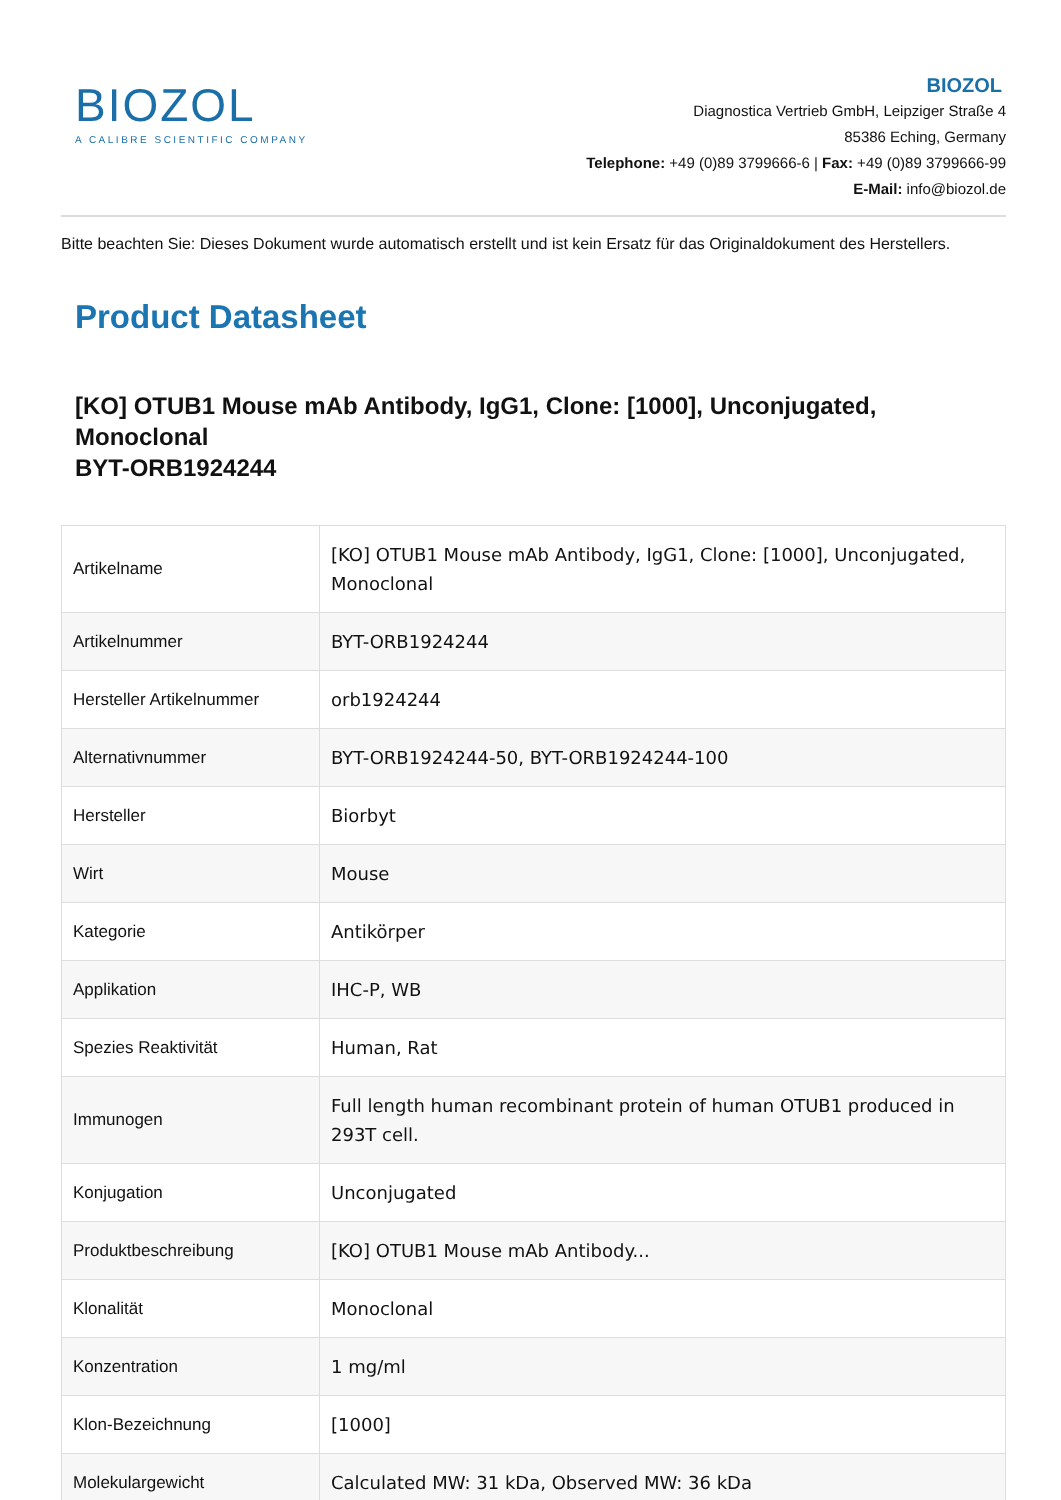BIOZOL
A CALIBRE SCIENTIFIC COMPANY
BIOZOL
Diagnostica Vertrieb GmbH, Leipziger Straße 4
85386 Eching, Germany
Telephone: +49 (0)89 3799666-6 | Fax: +49 (0)89 3799666-99
E-Mail: info@biozol.de
Bitte beachten Sie: Dieses Dokument wurde automatisch erstellt und ist kein Ersatz für das Originaldokument des Herstellers.
Product Datasheet
[KO] OTUB1 Mouse mAb Antibody, IgG1, Clone: [1000], Unconjugated, Monoclonal
BYT-ORB1924244
| Artikelname | [KO] OTUB1 Mouse mAb Antibody, IgG1, Clone: [1000], Unconjugated, Monoclonal |
| Artikelnummer | BYT-ORB1924244 |
| Hersteller Artikelnummer | orb1924244 |
| Alternativnummer | BYT-ORB1924244-50, BYT-ORB1924244-100 |
| Hersteller | Biorbyt |
| Wirt | Mouse |
| Kategorie | Antikörper |
| Applikation | IHC-P, WB |
| Spezies Reaktivität | Human, Rat |
| Immunogen | Full length human recombinant protein of human OTUB1 produced in 293T cell. |
| Konjugation | Unconjugated |
| Produktbeschreibung | [KO] OTUB1 Mouse mAb Antibody... |
| Klonalität | Monoclonal |
| Konzentration | 1 mg/ml |
| Klon-Bezeichnung | [1000] |
| Molekulargewicht | Calculated MW: 31 kDa, Observed MW: 36 kDa |